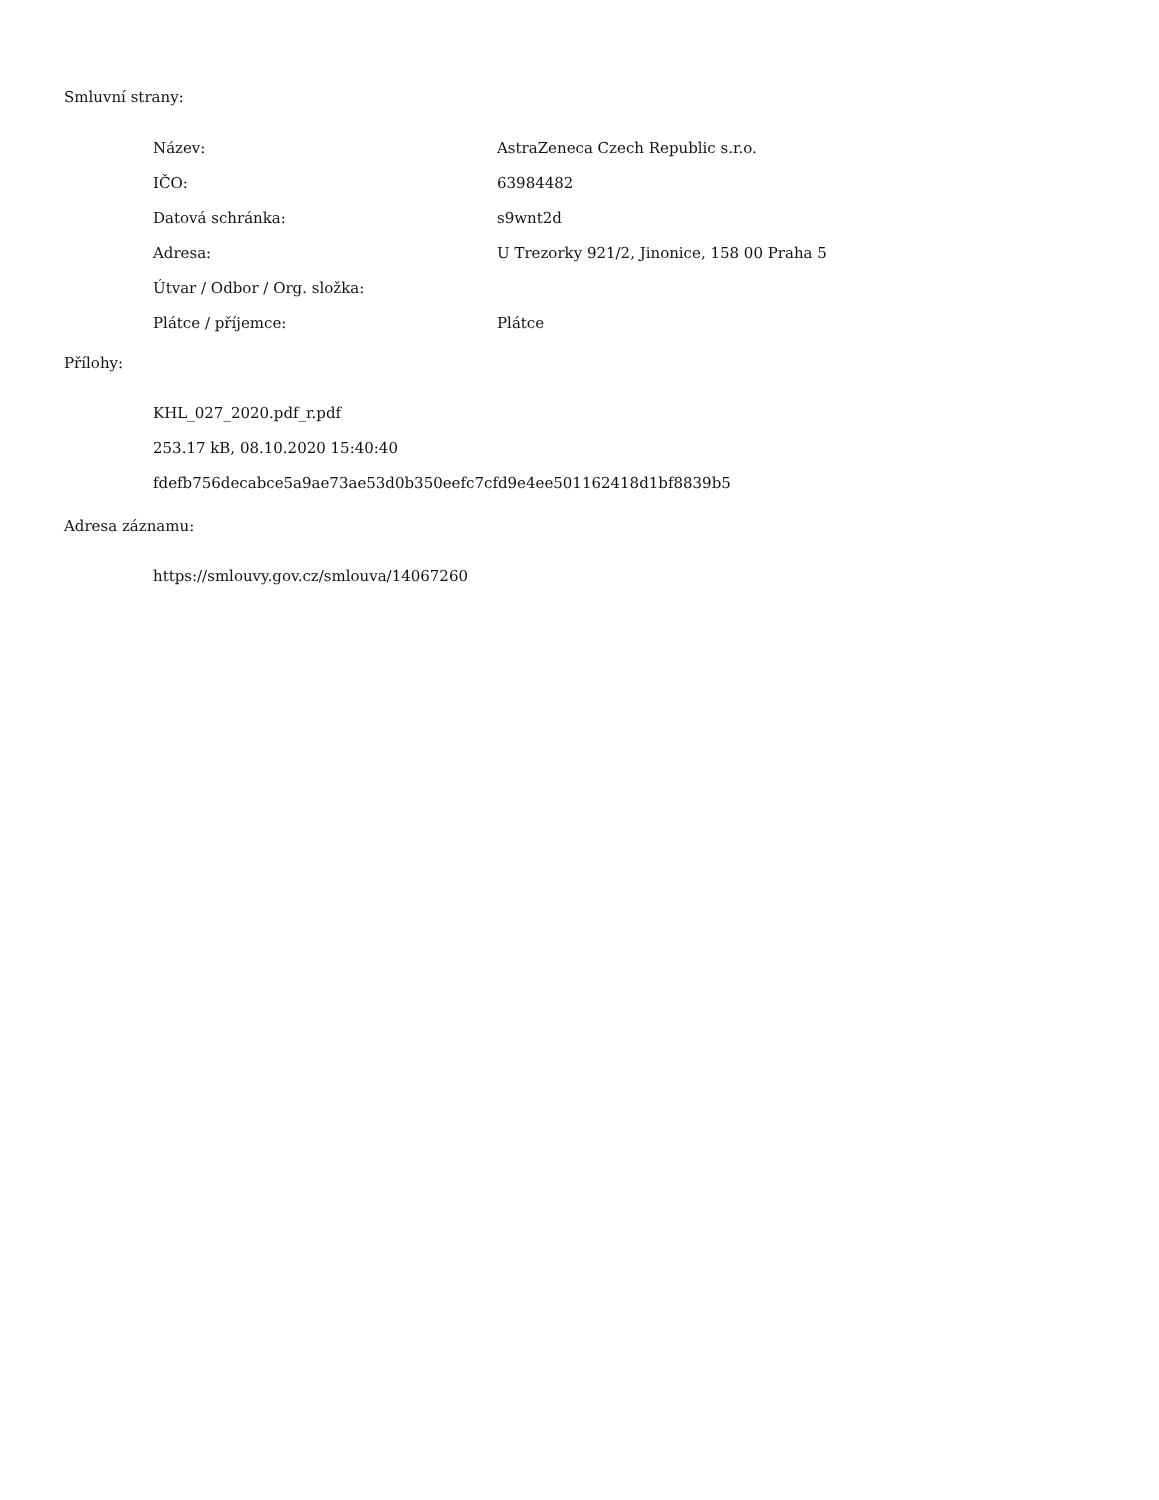Smluvní strany:
| Název: | AstraZeneca Czech Republic s.r.o. |
| IČO: | 63984482 |
| Datová schránka: | s9wnt2d |
| Adresa: | U Trezorky 921/2, Jinonice, 158 00 Praha 5 |
| Útvar / Odbor / Org. složka: | |
| Plátce / příjemce: | Plátce |
Přílohy:
KHL_027_2020.pdf_r.pdf
253.17 kB, 08.10.2020 15:40:40
fdefb756decabce5a9ae73ae53d0b350eefc7cfd9e4ee501162418d1bf8839b5
Adresa záznamu:
https://smlouvy.gov.cz/smlouva/14067260